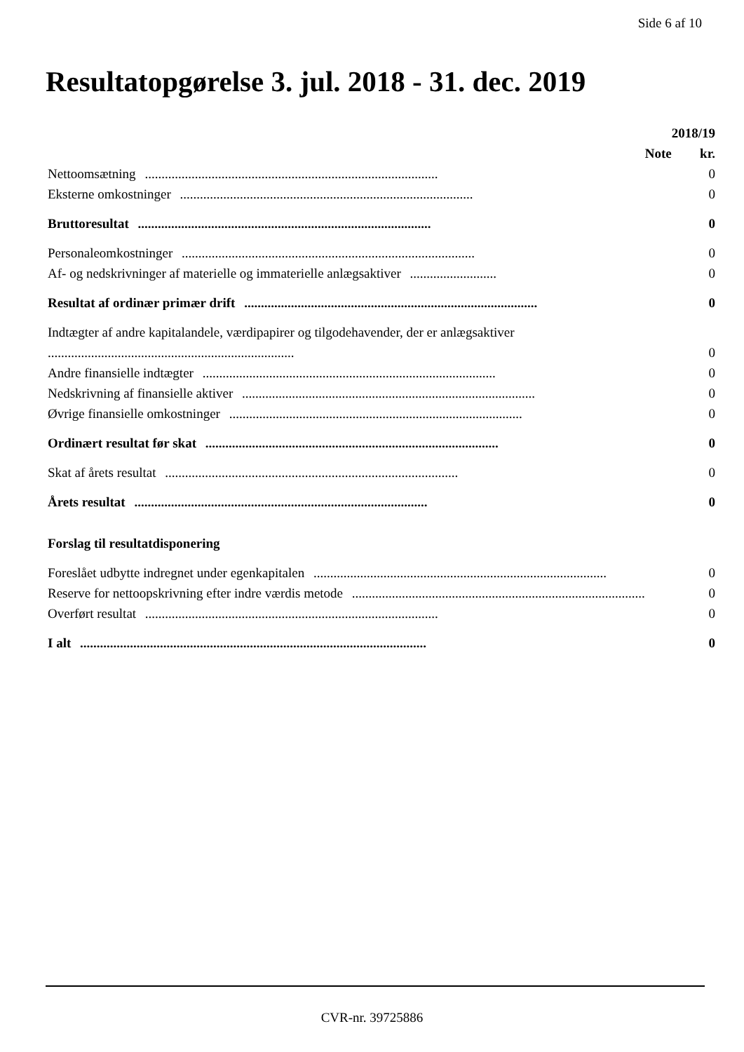Side 6 af 10
Resultatopgørelse 3. jul. 2018 - 31. dec. 2019
| | Note | 2018/19 kr. |
| --- | --- | --- |
| Nettoomsætning ........................................................................................ | | 0 |
| Eksterne omkostninger ........................................................................................ | | 0 |
| Bruttoresultat ........................................................................................ | | 0 |
| Personaleomkostninger ........................................................................................ | | 0 |
| Af- og nedskrivninger af materielle og immaterielle anlægsaktiver .......................... | | 0 |
| Resultat af ordinær primær drift ........................................................................................ | | 0 |
| Indtægter af andre kapitalandele, værdipapirer og tilgodehavender, der er anlægsaktiver .......................................................................... | | 0 |
| Andre finansielle indtægter ........................................................................................ | | 0 |
| Nedskrivning af finansielle aktiver ........................................................................................ | | 0 |
| Øvrige finansielle omkostninger ........................................................................................ | | 0 |
| Ordinært resultat før skat ........................................................................................ | | 0 |
| Skat af årets resultat ........................................................................................ | | 0 |
| Årets resultat ........................................................................................ | | 0 |
| Forslag til resultatdisponering | | |
| Foreslået udbytte indregnet under egenkapitalen ........................................................................................ | | 0 |
| Reserve for nettoopskrivning efter indre værdis metode ........................................................................................ | | 0 |
| Overført resultat ........................................................................................ | | 0 |
| I alt ........................................................................................................ | | 0 |
CVR-nr. 39725886